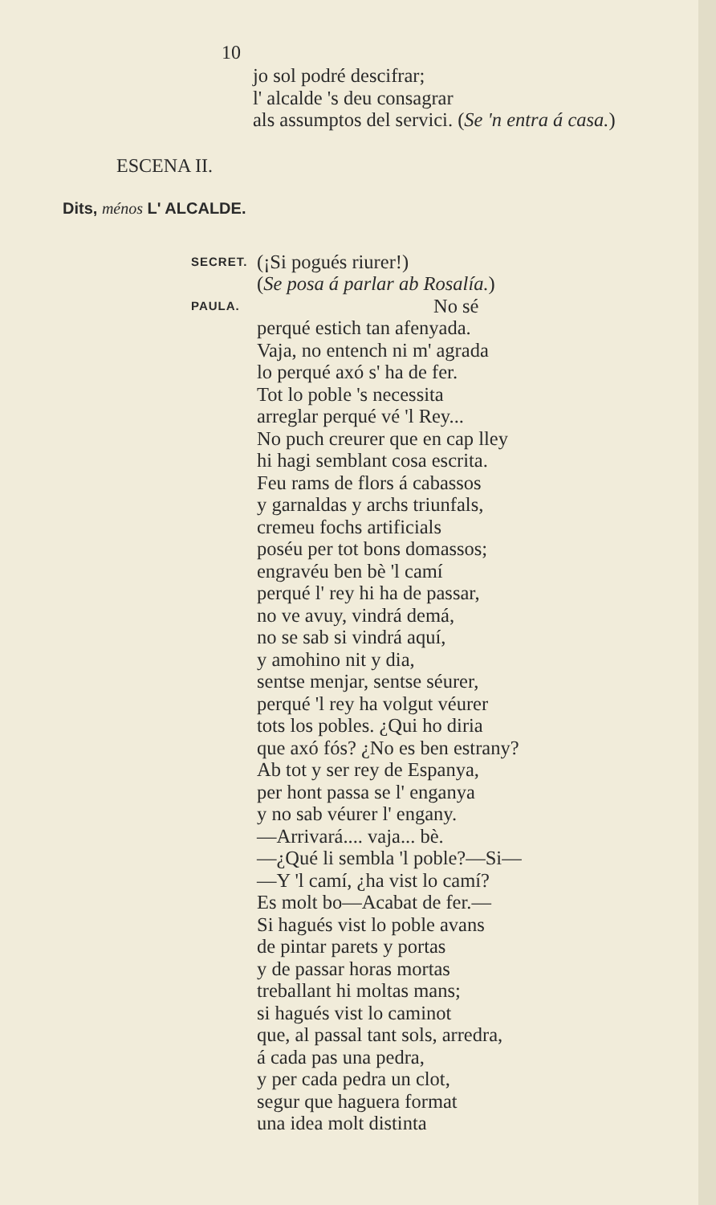10
jo sol podré descifrar;
l' alcalde 's deu consagrar
als assumptos del servici. (Se 'n entra á casa.)
ESCENA II.
Dits, ménos L' ALCALDE.
SECRET.
(¡Si pogués riurer!)
(Se posa á parlar ab Rosalía.)
PAULA.
No sé
perqué estich tan afenyada.
Vaja, no entench ni m' agrada
lo perqué axó s' ha de fer.
Tot lo poble 's necessita
arreglar perqué vé 'l Rey...
No puch creurer que en cap lley
hi hagi semblant cosa escrita.
Feu rams de flors á cabassos
y garnaldas y archs triunfals,
cremeu fochs artificials
poséu per tot bons domassos;
engravéu ben bè 'l camí
perqué l' rey hi ha de passar,
no ve avuy, vindrá demá,
no se sab si vindrá aquí,
y amohino nit y dia,
sentse menjar, sentse séurer,
perqué 'l rey ha volgut véurer
tots los pobles. ¿Qui ho diria
que axó fós? ¿No es ben estrany?
Ab tot y ser rey de Espanya,
per hont passa se l' enganya
y no sab véurer l' engany.
—Arrivará.... vaja... bè.
—¿Qué li sembla 'l poble?—Si—
—Y 'l camí, ¿ha vist lo camí?
Es molt bo—Acabat de fer.—
Si hagués vist lo poble avans
de pintar parets y portas
y de passar horas mortas
treballant hi moltas mans;
si hagués vist lo caminot
que, al passal tant sols, arredra,
á cada pas una pedra,
y per cada pedra un clot,
segur que haguera format
una idea molt distinta